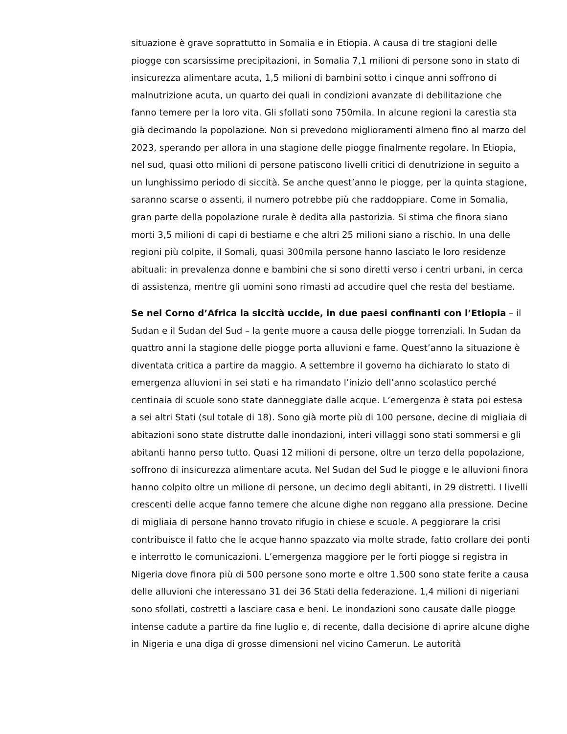situazione è grave soprattutto in Somalia e in Etiopia. A causa di tre stagioni delle piogge con scarsissime precipitazioni, in Somalia 7,1 milioni di persone sono in stato di insicurezza alimentare acuta, 1,5 milioni di bambini sotto i cinque anni soffrono di malnutrizione acuta, un quarto dei quali in condizioni avanzate di debilitazione che fanno temere per la loro vita. Gli sfollati sono 750mila. In alcune regioni la carestia sta già decimando la popolazione. Non si prevedono miglioramenti almeno fino al marzo del 2023, sperando per allora in una stagione delle piogge finalmente regolare. In Etiopia, nel sud, quasi otto milioni di persone patiscono livelli critici di denutrizione in seguito a un lunghissimo periodo di siccità. Se anche quest’anno le piogge, per la quinta stagione, saranno scarse o assenti, il numero potrebbe più che raddoppiare. Come in Somalia, gran parte della popolazione rurale è dedita alla pastorizia. Si stima che finora siano morti 3,5 milioni di capi di bestiame e che altri 25 milioni siano a rischio. In una delle regioni più colpite, il Somali, quasi 300mila persone hanno lasciato le loro residenze abituali: in prevalenza donne e bambini che si sono diretti verso i centri urbani, in cerca di assistenza, mentre gli uomini sono rimasti ad accudire quel che resta del bestiame.
Se nel Corno d’Africa la siccità uccide, in due paesi confinanti con l’Etiopia – il Sudan e il Sudan del Sud – la gente muore a causa delle piogge torrenziali. In Sudan da quattro anni la stagione delle piogge porta alluvioni e fame. Quest’anno la situazione è diventata critica a partire da maggio. A settembre il governo ha dichiarato lo stato di emergenza alluvioni in sei stati e ha rimandato l’inizio dell’anno scolastico perché centinaia di scuole sono state danneggiate dalle acque. L’emergenza è stata poi estesa a sei altri Stati (sul totale di 18). Sono già morte più di 100 persone, decine di migliaia di abitazioni sono state distrutte dalle inondazioni, interi villaggi sono stati sommersi e gli abitanti hanno perso tutto. Quasi 12 milioni di persone, oltre un terzo della popolazione, soffrono di insicurezza alimentare acuta. Nel Sudan del Sud le piogge e le alluvioni finora hanno colpito oltre un milione di persone, un decimo degli abitanti, in 29 distretti. I livelli crescenti delle acque fanno temere che alcune dighe non reggano alla pressione. Decine di migliaia di persone hanno trovato rifugio in chiese e scuole. A peggiorare la crisi contribuisce il fatto che le acque hanno spazzato via molte strade, fatto crollare dei ponti e interrotto le comunicazioni. L’emergenza maggiore per le forti piogge si registra in Nigeria dove finora più di 500 persone sono morte e oltre 1.500 sono state ferite a causa delle alluvioni che interessano 31 dei 36 Stati della federazione. 1,4 milioni di nigeriani sono sfollati, costretti a lasciare casa e beni. Le inondazioni sono causate dalle piogge intense cadute a partire da fine luglio e, di recente, dalla decisione di aprire alcune dighe in Nigeria e una diga di grosse dimensioni nel vicino Camerun. Le autorità